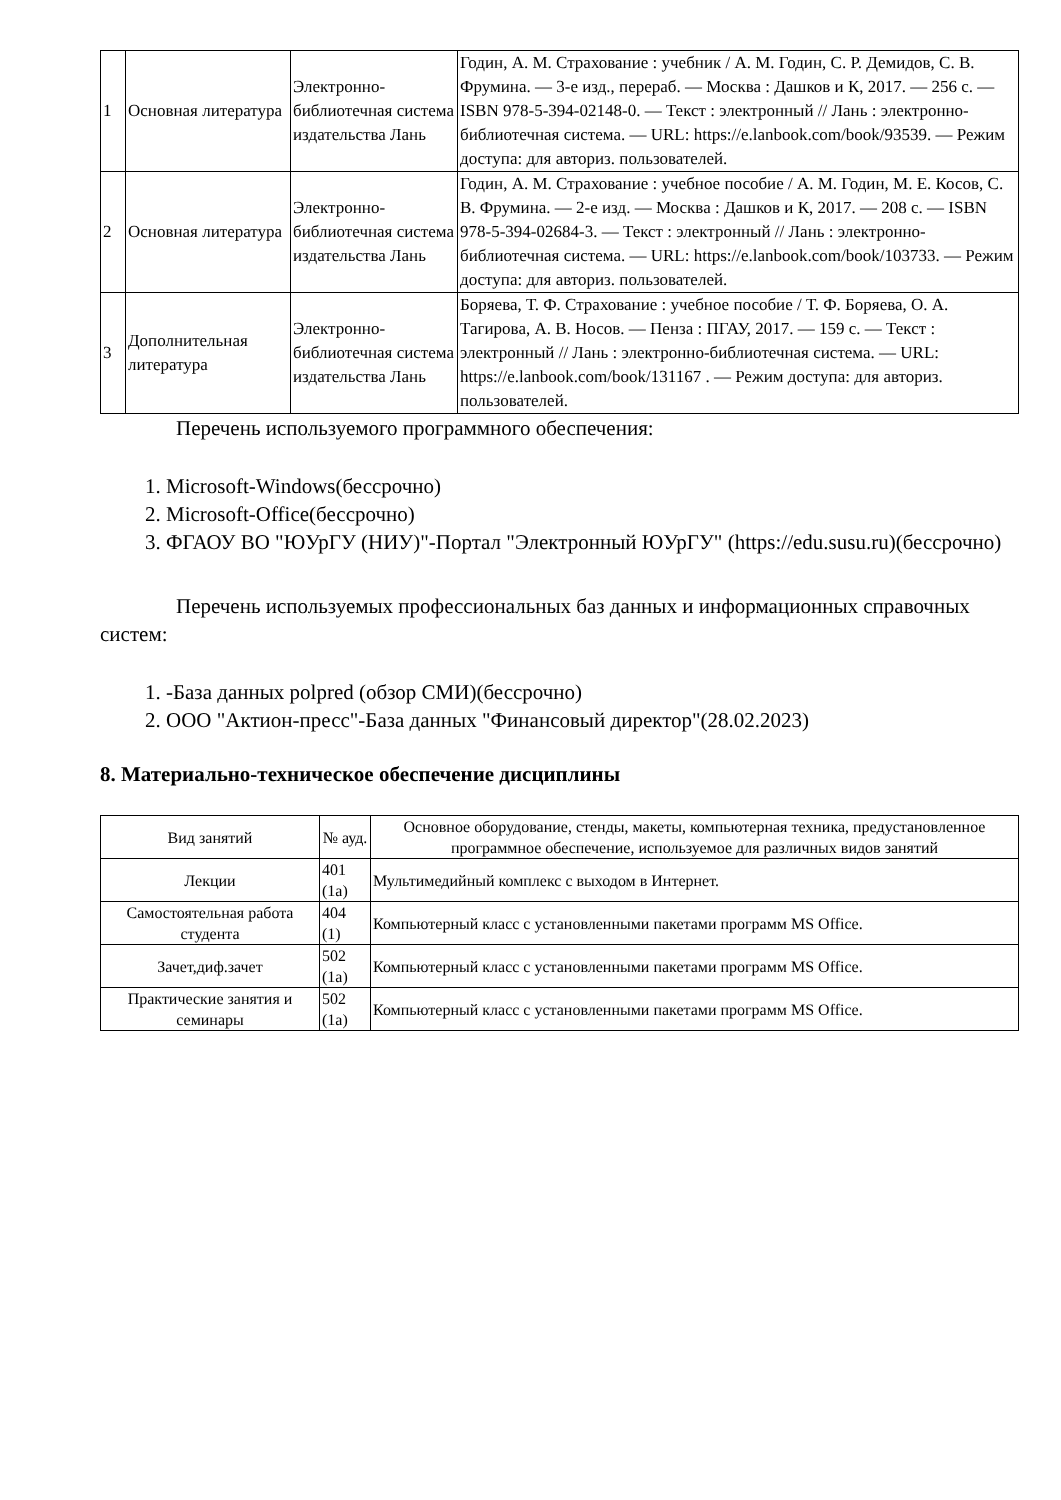| 1 | Основная литература | Электронно-библиотечная система издательства Лань | Годин, А. М. Страхование : учебник / А. М. Годин, С. Р. Демидов, С. В. Фрумина. — 3-е изд., перераб. — Москва : Дашков и К, 2017. — 256 с. — ISBN 978-5-394-02148-0. — Текст : электронный // Лань : электронно-библиотечная система. — URL: https://e.lanbook.com/book/93539. — Режим доступа: для авториз. пользователей. |
| 2 | Основная литература | Электронно-библиотечная система издательства Лань | Годин, А. М. Страхование : учебное пособие / А. М. Годин, М. Е. Косов, С. В. Фрумина. — 2-е изд. — Москва : Дашков и К, 2017. — 208 с. — ISBN 978-5-394-02684-3. — Текст : электронный // Лань : электронно-библиотечная система. — URL: https://e.lanbook.com/book/103733. — Режим доступа: для авториз. пользователей. |
| 3 | Дополнительная литература | Электронно-библиотечная система издательства Лань | Боряева, Т. Ф. Страхование : учебное пособие / Т. Ф. Боряева, О. А. Тагирова, А. В. Носов. — Пенза : ПГАУ, 2017. — 159 с. — Текст : электронный // Лань : электронно-библиотечная система. — URL: https://e.lanbook.com/book/131167 . — Режим доступа: для авториз. пользователей. |
Перечень используемого программного обеспечения:
1. Microsoft-Windows(бессрочно)
2. Microsoft-Office(бессрочно)
3. ФГАОУ ВО "ЮУрГУ (НИУ)"-Портал "Электронный ЮУрГУ" (https://edu.susu.ru)(бессрочно)
Перечень используемых профессиональных баз данных и информационных справочных систем:
1. -База данных polpred (обзор СМИ)(бессрочно)
2. ООО "Актион-пресс"-База данных "Финансовый директор"(28.02.2023)
8. Материально-техническое обеспечение дисциплины
| Вид занятий | № ауд. | Основное оборудование, стенды, макеты, компьютерная техника, предустановленное программное обеспечение, используемое для различных видов занятий |
| --- | --- | --- |
| Лекции | 401 (1а) | Мультимедийный комплекс с выходом в Интернет. |
| Самостоятельная работа студента | 404 (1) | Компьютерный класс с установленными пакетами программ MS Office. |
| Зачет,диф.зачет | 502 (1а) | Компьютерный класс с установленными пакетами программ MS Office. |
| Практические занятия и семинары | 502 (1а) | Компьютерный класс с установленными пакетами программ MS Office. |